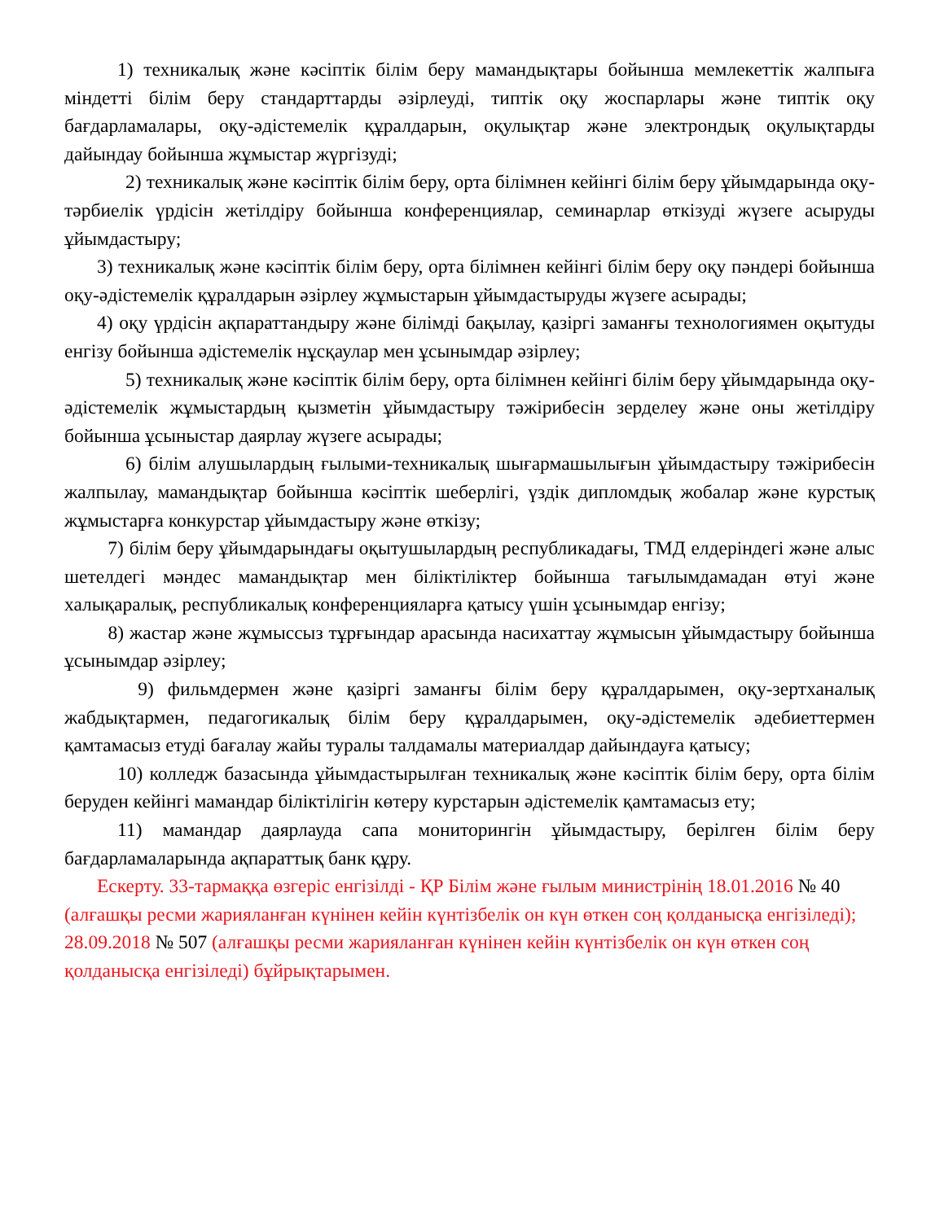1) техникалық және кәсіптік білім беру мамандықтары бойынша мемлекеттік жалпыға міндетті білім беру стандарттарды әзірлеуді, типтік оқу жоспарлары және типтік оқу бағдарламалары, оқу-әдістемелік құралдарын, оқулықтар және электрондық оқулықтарды дайындау бойынша жұмыстар жүргізуді;
2) техникалық және кәсіптік білім беру, орта білімнен кейінгі білім беру ұйымдарында оқу-тәрбиелік үрдісін жетілдіру бойынша конференциялар, семинарлар өткізуді жүзеге асыруды ұйымдастыру;
3) техникалық және кәсіптік білім беру, орта білімнен кейінгі білім беру оқу пәндері бойынша оқу-әдістемелік құралдарын әзірлеу жұмыстарын ұйымдастыруды жүзеге асырады;
4) оқу үрдісін ақпараттандыру және білімді бақылау, қазіргі заманғы технологиямен оқытуды енгізу бойынша әдістемелік нұсқаулар мен ұсынымдар әзірлеу;
5) техникалық және кәсіптік білім беру, орта білімнен кейінгі білім беру ұйымдарында оқу-әдістемелік жұмыстардың қызметін ұйымдастыру тәжірибесін зерделеу және оны жетілдіру бойынша ұсыныстар даярлау жүзеге асырады;
6) білім алушылардың ғылыми-техникалық шығармашылығын ұйымдастыру тәжірибесін жалпылау, мамандықтар бойынша кәсіптік шеберлігі, үздік дипломдық жобалар және курстық жұмыстарға конкурстар ұйымдастыру және өткізу;
7) білім беру ұйымдарындағы оқытушылардың республикадағы, ТМД елдеріндегі және алыс шетелдегі мәндес мамандықтар мен біліктіліктер бойынша тағылымдамадан өтуі және халықаралық, республикалық конференцияларға қатысу үшін ұсынымдар енгізу;
8) жастар және жұмыссыз тұрғындар арасында насихаттау жұмысын ұйымдастыру бойынша ұсынымдар әзірлеу;
9) фильмдермен және қазіргі заманғы білім беру құралдарымен, оқу-зертханалық жабдықтармен, педагогикалық білім беру құралдарымен, оқу-әдістемелік әдебиеттермен қамтамасыз етуді бағалау жайы туралы талдамалы материалдар дайындауға қатысу;
10) колледж базасында ұйымдастырылған техникалық және кәсіптік білім беру, орта білім беруден кейінгі мамандар біліктілігін көтеру курстарын әдістемелік қамтамасыз ету;
11) мамандар даярлауда сапа мониторингін ұйымдастыру, берілген білім беру бағдарламаларында ақпараттық банк құру.
Ескерту. 33-тармаққа өзгеріс енгізілді - ҚР Білім және ғылым министрінің 18.01.2016 № 40 (алғашқы ресми жарияланған күнінен кейін күнтізбелік он күн өткен соң қолданысқа енгізіледі); 28.09.2018 № 507 (алғашқы ресми жарияланған күнінен кейін күнтізбелік он күн өткен соң қолданысқа енгізіледі) бұйрықтарымен.